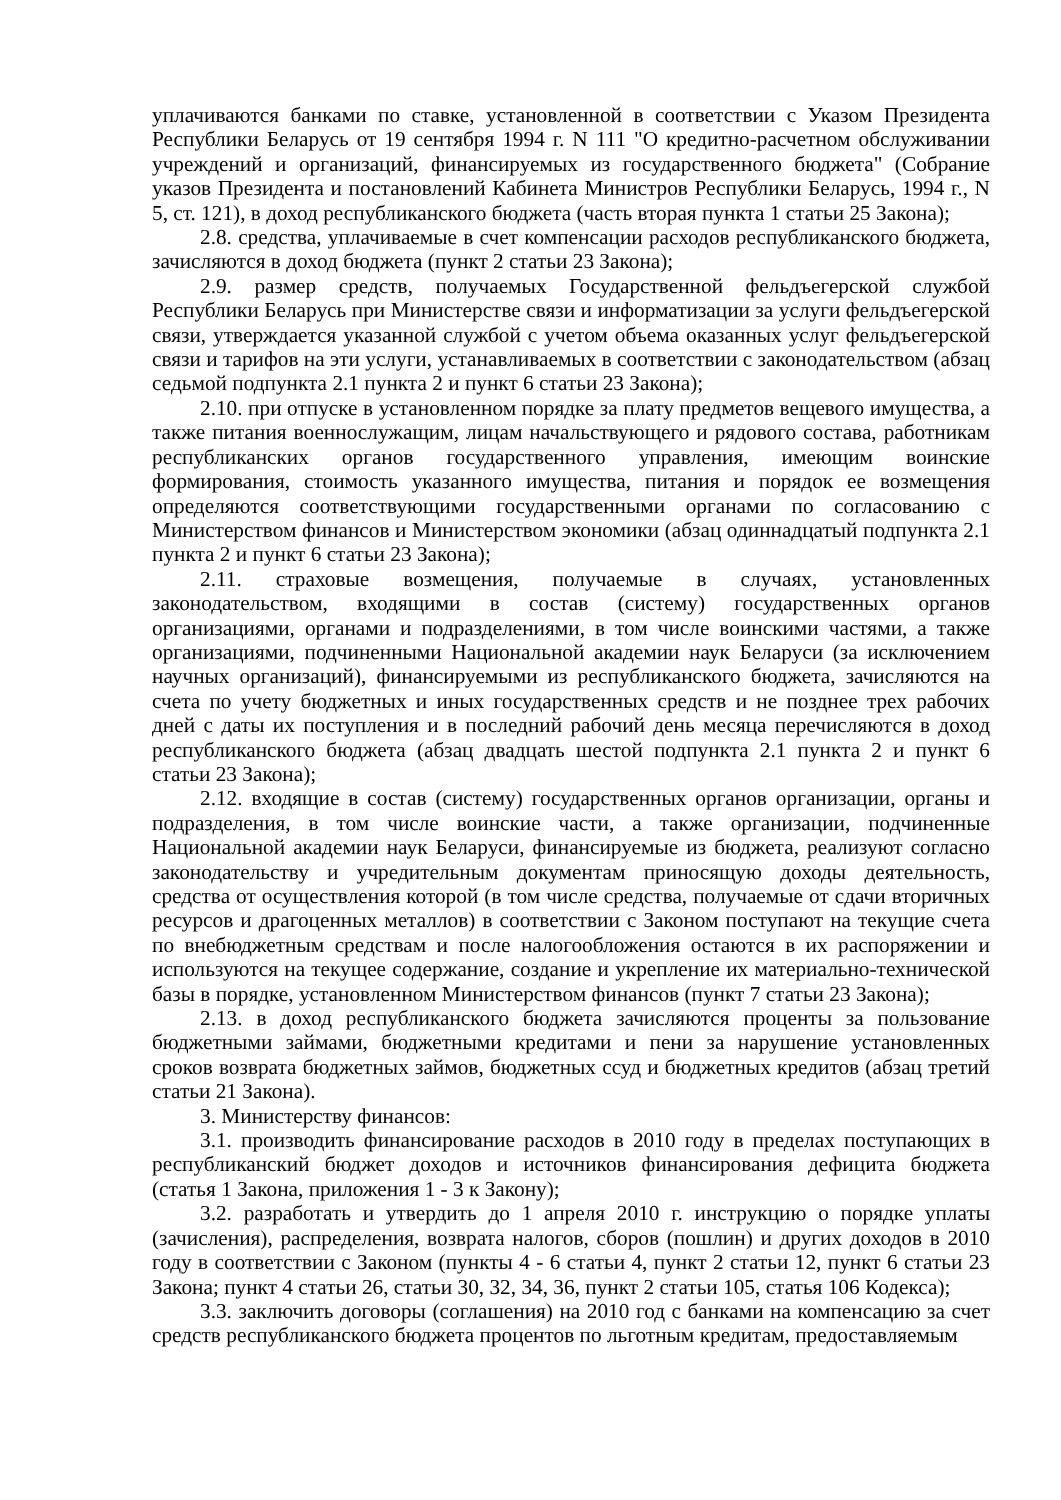уплачиваются банками по ставке, установленной в соответствии с Указом Президента Республики Беларусь от 19 сентября 1994 г. N 111 "О кредитно-расчетном обслуживании учреждений и организаций, финансируемых из государственного бюджета" (Собрание указов Президента и постановлений Кабинета Министров Республики Беларусь, 1994 г., N 5, ст. 121), в доход республиканского бюджета (часть вторая пункта 1 статьи 25 Закона);
2.8. средства, уплачиваемые в счет компенсации расходов республиканского бюджета, зачисляются в доход бюджета (пункт 2 статьи 23 Закона);
2.9. размер средств, получаемых Государственной фельдъегерской службой Республики Беларусь при Министерстве связи и информатизации за услуги фельдъегерской связи, утверждается указанной службой с учетом объема оказанных услуг фельдъегерской связи и тарифов на эти услуги, устанавливаемых в соответствии с законодательством (абзац седьмой подпункта 2.1 пункта 2 и пункт 6 статьи 23 Закона);
2.10. при отпуске в установленном порядке за плату предметов вещевого имущества, а также питания военнослужащим, лицам начальствующего и рядового состава, работникам республиканских органов государственного управления, имеющим воинские формирования, стоимость указанного имущества, питания и порядок ее возмещения определяются соответствующими государственными органами по согласованию с Министерством финансов и Министерством экономики (абзац одиннадцатый подпункта 2.1 пункта 2 и пункт 6 статьи 23 Закона);
2.11. страховые возмещения, получаемые в случаях, установленных законодательством, входящими в состав (систему) государственных органов организациями, органами и подразделениями, в том числе воинскими частями, а также организациями, подчиненными Национальной академии наук Беларуси (за исключением научных организаций), финансируемыми из республиканского бюджета, зачисляются на счета по учету бюджетных и иных государственных средств и не позднее трех рабочих дней с даты их поступления и в последний рабочий день месяца перечисляются в доход республиканского бюджета (абзац двадцать шестой подпункта 2.1 пункта 2 и пункт 6 статьи 23 Закона);
2.12. входящие в состав (систему) государственных органов организации, органы и подразделения, в том числе воинские части, а также организации, подчиненные Национальной академии наук Беларуси, финансируемые из бюджета, реализуют согласно законодательству и учредительным документам приносящую доходы деятельность, средства от осуществления которой (в том числе средства, получаемые от сдачи вторичных ресурсов и драгоценных металлов) в соответствии с Законом поступают на текущие счета по внебюджетным средствам и после налогообложения остаются в их распоряжении и используются на текущее содержание, создание и укрепление их материально-технической базы в порядке, установленном Министерством финансов (пункт 7 статьи 23 Закона);
2.13. в доход республиканского бюджета зачисляются проценты за пользование бюджетными займами, бюджетными кредитами и пени за нарушение установленных сроков возврата бюджетных займов, бюджетных ссуд и бюджетных кредитов (абзац третий статьи 21 Закона).
3. Министерству финансов:
3.1. производить финансирование расходов в 2010 году в пределах поступающих в республиканский бюджет доходов и источников финансирования дефицита бюджета (статья 1 Закона, приложения 1 - 3 к Закону);
3.2. разработать и утвердить до 1 апреля 2010 г. инструкцию о порядке уплаты (зачисления), распределения, возврата налогов, сборов (пошлин) и других доходов в 2010 году в соответствии с Законом (пункты 4 - 6 статьи 4, пункт 2 статьи 12, пункт 6 статьи 23 Закона; пункт 4 статьи 26, статьи 30, 32, 34, 36, пункт 2 статьи 105, статья 106 Кодекса);
3.3. заключить договоры (соглашения) на 2010 год с банками на компенсацию за счет средств республиканского бюджета процентов по льготным кредитам, предоставляемым